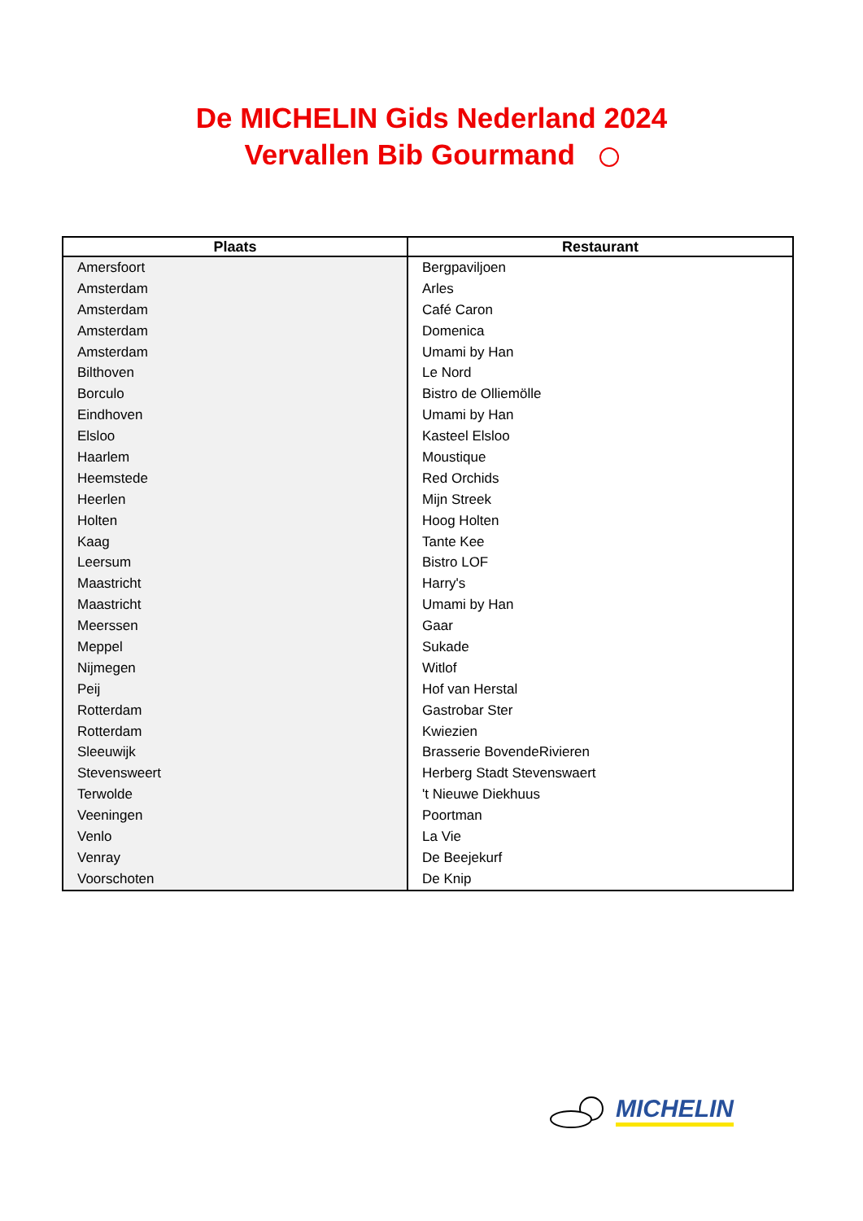De MICHELIN Gids Nederland 2024
Vervallen Bib Gourmand
| Plaats | Restaurant |
| --- | --- |
| Amersfoort | Bergpaviljoen |
| Amsterdam | Arles |
| Amsterdam | Café Caron |
| Amsterdam | Domenica |
| Amsterdam | Umami by Han |
| Bilthoven | Le Nord |
| Borculo | Bistro de Olliemölle |
| Eindhoven | Umami by Han |
| Elsloo | Kasteel Elsloo |
| Haarlem | Moustique |
| Heemstede | Red Orchids |
| Heerlen | Mijn Streek |
| Holten | Hoog Holten |
| Kaag | Tante Kee |
| Leersum | Bistro LOF |
| Maastricht | Harry's |
| Maastricht | Umami by Han |
| Meerssen | Gaar |
| Meppel | Sukade |
| Nijmegen | Witlof |
| Peij | Hof van Herstal |
| Rotterdam | Gastrobar Ster |
| Rotterdam | Kwiezien |
| Sleeuwijk | Brasserie BovendeRivieren |
| Stevensweert | Herberg Stadt Stevenswaert |
| Terwolde | 't Nieuwe Diekhuus |
| Veeningen | Poortman |
| Venlo | La Vie |
| Venray | De Beejekurf |
| Voorschoten | De Knip |
MICHELIN